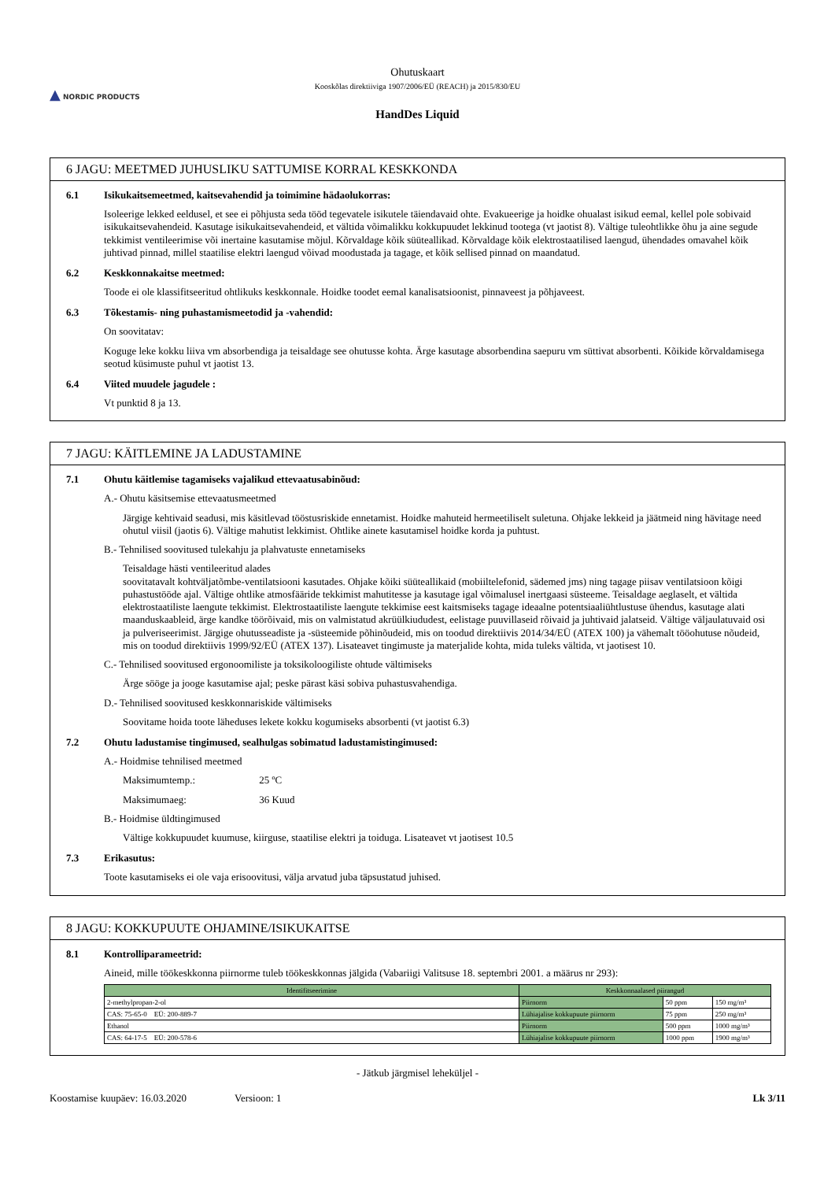▲ NORDIC PRODUCTS
Ohutuskaart
Kooskõlas direktiiviga 1907/2006/EÜ (REACH) ja 2015/830/EU
HandDes Liquid
6 JAGU: MEETMED JUHUSLIKU SATTUMISE KORRAL KESKKONDA
6.1 Isikukaitsemeetmed, kaitsevahendid ja toimimine hädaolukorras:
Isoleerige lekked eeldusel, et see ei põhjusta seda tööd tegevatele isikutele täiendavaid ohte. Evakueerige ja hoidke ohualast isikud eemal, kellel pole sobivaid isikukaitsevahendeid. Kasutage isikukaitsevahendeid, et vältida võimalikku kokkupuudet lekkinud tootega (vt jaotist 8). Vältige tuleohtlikke õhu ja aine segude tekkimist ventileerimise või inertaine kasutamise mõjul. Kõrvaldage kõik süüteallikad. Kõrvaldage kõik elektrostaatilised laengud, ühendades omavahel kõik juhtivad pinnad, millel staatilise elektri laengud võivad moodustada ja tagage, et kõik sellised pinnad on maandatud.
6.2 Keskkonnakaitse meetmed:
Toode ei ole klassifitseeritud ohtlikuks keskkonnale. Hoidke toodet eemal kanalisatsioonist, pinnaveest ja põhjaveest.
6.3 Tõkestamis- ning puhastamismeetodid ja -vahendid:
On soovitatav:
Koguge leke kokku liiva vm absorbendiga ja teisaldage see ohutusse kohta. Ärge kasutage absorbendina saepuru vm süttivat absorbenti. Kõikide kõrvaldamisega seotud küsimuste puhul vt jaotist 13.
6.4 Viited muudele jagudele :
Vt punktid 8 ja 13.
7 JAGU: KÄITLEMINE JA LADUSTAMINE
7.1 Ohutu käitlemise tagamiseks vajalikud ettevaatusabinõud:
A.- Ohutu käsitsemise ettevaatusmeetmed
Järgige kehtivaid seadusi, mis käsitlevad tööstusriskide ennetamist. Hoidke mahuteid hermeetiliselt suletuna. Ohjake lekkeid ja jäätmeid ning hävitage need ohutul viisil (jaotis 6). Vältige mahutist lekkimist. Ohtlike ainete kasutamisel hoidke korda ja puhtust.
B.- Tehnilised soovitused tulekahju ja plahvatuste ennetamiseks
Teisaldage hästi ventileeritud alades
soovitatavalt kohtväljatõmbe-ventilatsiooni kasutades. Ohjake kõiki süüteallikaid (mobiiltelefonid, sädemed jms) ning tagage piisav ventilatsioon kõigi puhastustööde ajal. Vältige ohtlike atmosfääride tekkimist mahutitesse ja kasutage igal võimalusel inertgaasi süsteeme. Teisaldage aeglaselt, et vältida elektrostaatiliste laengute tekkimist. Elektrostaatiliste laengute tekkimise eest kaitsmiseks tagage ideaalne potentsiaaliühtlustuse ühendus, kasutage alati maanduskaableid, ärge kandke töörõivaid, mis on valmistatud akrüülkiududest, eelistage puuvillaseid rõivaid ja juhtivaid jalatseid. Vältige väljaulatuvaid osi ja pulveriseerimist. Järgige ohutusseadiste ja -süsteemide põhinõudeid, mis on toodud direktiivis 2014/34/EÜ (ATEX 100) ja vähemalt tööohutuse nõudeid, mis on toodud direktiivis 1999/92/EÜ (ATEX 137). Lisateavet tingimuste ja materjalide kohta, mida tuleks vältida, vt jaotisest 10.
C.- Tehnilised soovitused ergonoomiliste ja toksikoloogiliste ohtude vältimiseks
Ärge sööge ja jooge kasutamise ajal; peske pärast käsi sobiva puhastusvahendiga.
D.- Tehnilised soovitused keskkonnariskide vältimiseks
Soovitame hoida toote läheduses lekete kokku kogumiseks absorbenti (vt jaotist 6.3)
7.2 Ohutu ladustamise tingimused, sealhulgas sobimatud ladustamistingimused:
A.- Hoidmise tehnilised meetmed
Maksimumtemp.: 25 ºC
Maksimumaeg: 36 Kuud
B.- Hoidmise üldtingimused
Vältige kokkupuudet kuumuse, kiirguse, staatilise elektri ja toiduga. Lisateavet vt jaotisest 10.5
7.3 Erikasutus:
Toote kasutamiseks ei ole vaja erisoovitusi, välja arvatud juba täpsustatud juhised.
8 JAGU: KOKKUPUUTE OHJAMINE/ISIKUKAITSE
8.1 Kontrolliparameetrid:
Aineid, mille töökeskkonna piirnorme tuleb töökeskkonnas jälgida (Vabariigi Valitsuse 18. septembri 2001. a määrus nr 293):
| Identifitseerimine | Keskkonnaalased piirangud | | |
| --- | --- | --- | --- |
| 2-methylpropan-2-ol | Piirnorm | 50 ppm | 150 mg/m³ |
| CAS: 75-65-0 EÜ: 200-889-7 | Lühiajalise kokkupuute piirnorm | 75 ppm | 250 mg/m³ |
| Ethanol | Piirnorm | 500 ppm | 1000 mg/m³ |
| CAS: 64-17-5 EÜ: 200-578-6 | Lühiajalise kokkupuute piirnorm | 1000 ppm | 1900 mg/m³ |
- Jätkub järgmisel leheküljel -
Koostamise kuupäev: 16.03.2020 Versioon: 1 Lk 3/11